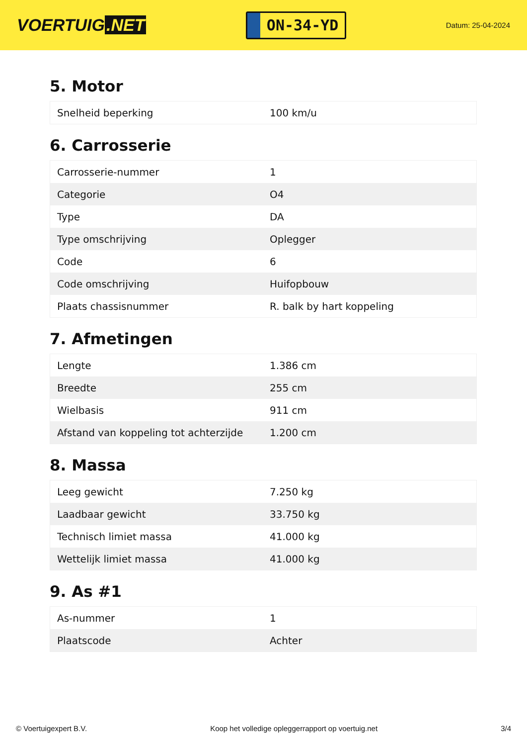VOERTUIG.NET
ON-34-YD
Datum: 25-04-2024
5. Motor
| Snelheid beperking | 100 km/u |
6. Carrosserie
| Carrosserie-nummer | 1 |
| Categorie | O4 |
| Type | DA |
| Type omschrijving | Oplegger |
| Code | 6 |
| Code omschrijving | Huifopbouw |
| Plaats chassisnummer | R. balk by hart koppeling |
7. Afmetingen
| Lengte | 1.386 cm |
| Breedte | 255 cm |
| Wielbasis | 911 cm |
| Afstand van koppeling tot achterzijde | 1.200 cm |
8. Massa
| Leeg gewicht | 7.250 kg |
| Laadbaar gewicht | 33.750 kg |
| Technisch limiet massa | 41.000 kg |
| Wettelijk limiet massa | 41.000 kg |
9. As #1
| As-nummer | 1 |
| Plaatscode | Achter |
© Voertuigexpert B.V. Koop het volledige opleggerrapport op voertuig.net 3/4